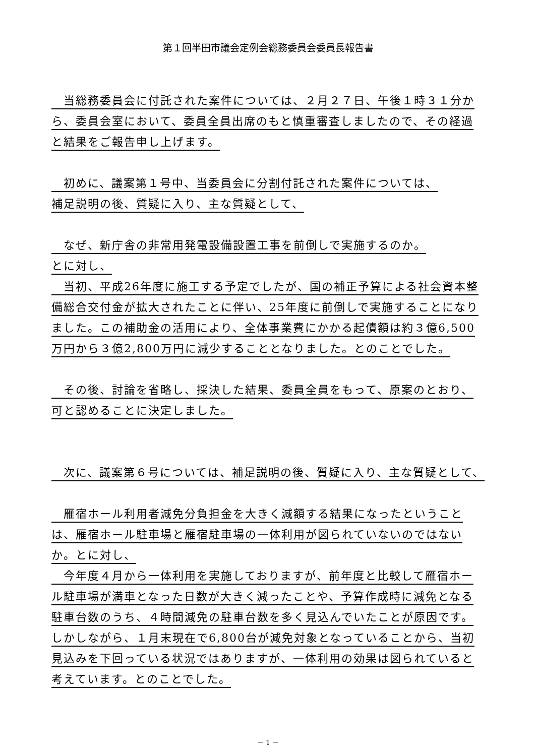第１回半田市議会定例会総務委員会委員長報告書
　当総務委員会に付託された案件については、２月２７日、午後１時３１分から、委員会室において、委員全員出席のもと慎重審査しましたので、その経過と結果をご報告申し上げます。
　初めに、議案第１号中、当委員会に分割付託された案件については、
補足説明の後、質疑に入り、主な質疑として、
　なぜ、新庁舎の非常用発電設備設置工事を前倒しで実施するのか。
とに対し、
　当初、平成26年度に施工する予定でしたが、国の補正予算による社会資本整備総合交付金が拡大されたことに伴い、25年度に前倒しで実施することになりました。この補助金の活用により、全体事業費にかかる起債額は約３億6,500万円から３億2,800万円に減少することとなりました。とのことでした。
　その後、討論を省略し、採決した結果、委員全員をもって、原案のとおり、可と認めることに決定しました。
　次に、議案第６号については、補足説明の後、質疑に入り、主な質疑として、
　雁宿ホール利用者減免分負担金を大きく減額する結果になったということは、雁宿ホール駐車場と雁宿駐車場の一体利用が図られていないのではないか。とに対し、
　今年度４月から一体利用を実施しておりますが、前年度と比較して雁宿ホール駐車場が満車となった日数が大きく減ったことや、予算作成時に減免となる駐車台数のうち、４時間減免の駐車台数を多く見込んでいたことが原因です。しかしながら、１月末現在で6,800台が減免対象となっていることから、当初見込みを下回っている状況ではありますが、一体利用の効果は図られていると考えています。とのことでした。
－ 1 －